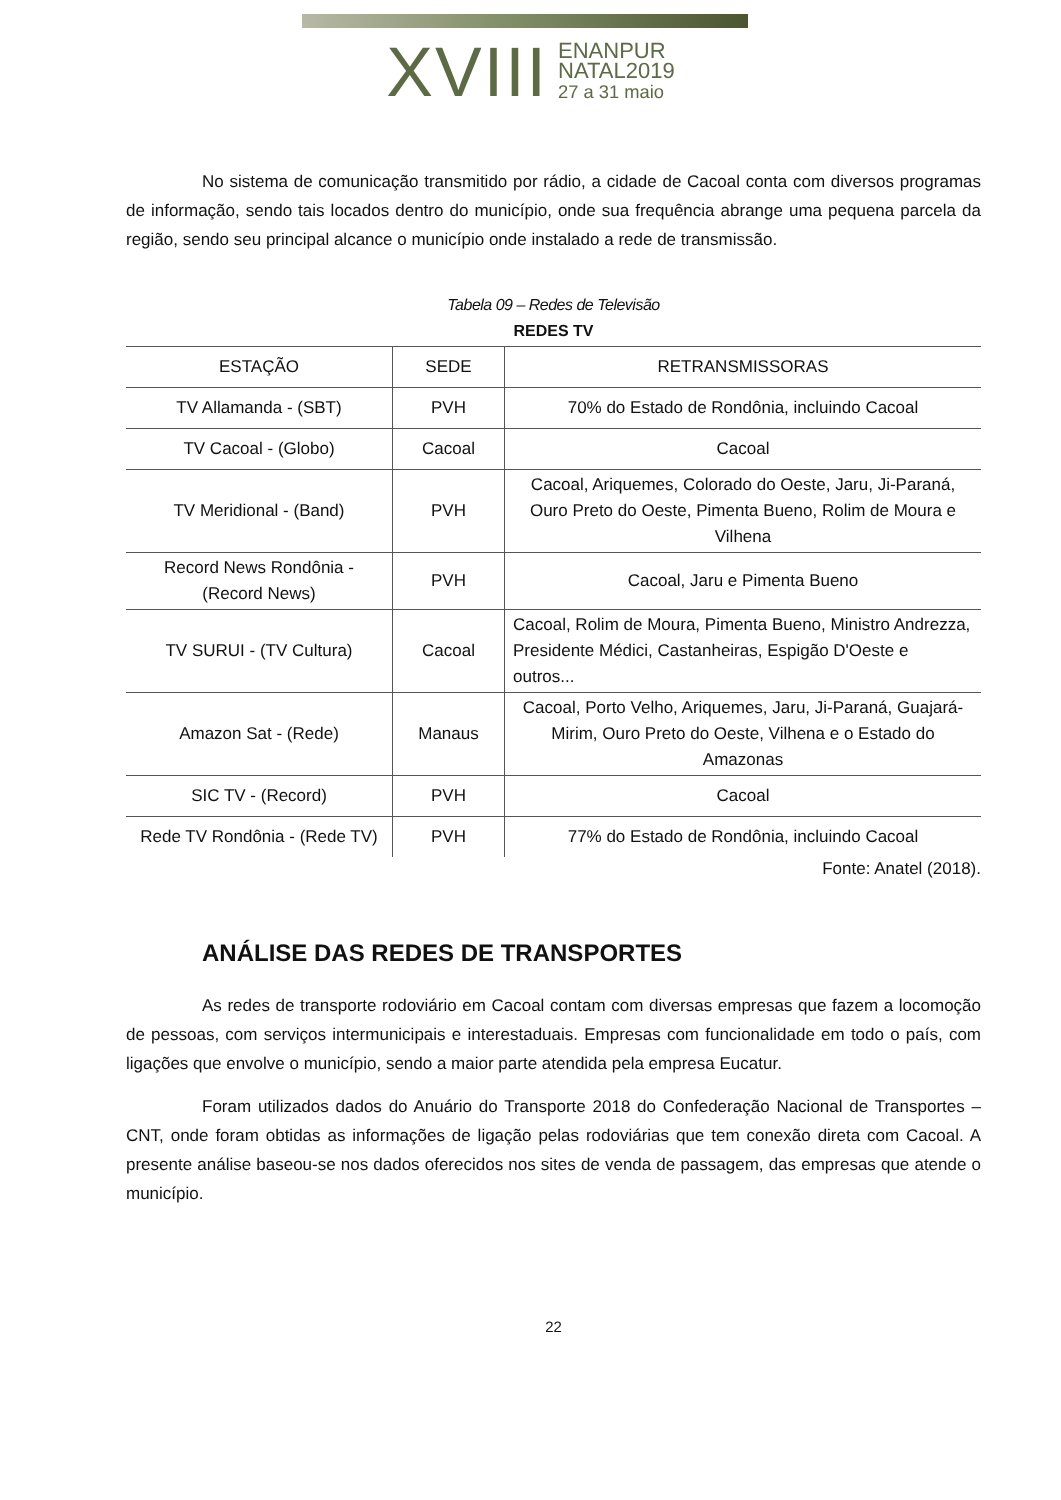XVIII ENANPUR
NATAL2019
27 a 31 maio
No sistema de comunicação transmitido por rádio, a cidade de Cacoal conta com diversos programas de informação, sendo tais locados dentro do município, onde sua frequência abrange uma pequena parcela da região, sendo seu principal alcance o município onde instalado a rede de transmissão.
Tabela 09 – Redes de Televisão
REDES TV
| ESTAÇÃO | SEDE | RETRANSMISSORAS |
| --- | --- | --- |
| TV Allamanda - (SBT) | PVH | 70% do Estado de Rondônia, incluindo Cacoal |
| TV Cacoal - (Globo) | Cacoal | Cacoal |
| TV Meridional - (Band) | PVH | Cacoal, Ariquemes, Colorado do Oeste, Jaru, Ji-Paraná, Ouro Preto do Oeste, Pimenta Bueno, Rolim de Moura e Vilhena |
| Record News Rondônia - (Record News) | PVH | Cacoal, Jaru e Pimenta Bueno |
| TV SURUI - (TV Cultura) | Cacoal | Cacoal, Rolim de Moura, Pimenta Bueno, Ministro Andrezza, Presidente Médici, Castanheiras, Espigão D'Oeste e outros... |
| Amazon Sat - (Rede) | Manaus | Cacoal, Porto Velho, Ariquemes, Jaru, Ji-Paraná, Guajará-Mirim, Ouro Preto do Oeste, Vilhena e o Estado do Amazonas |
| SIC TV - (Record) | PVH | Cacoal |
| Rede TV Rondônia - (Rede TV) | PVH | 77% do Estado de Rondônia, incluindo Cacoal |
Fonte: Anatel (2018).
ANÁLISE DAS REDES DE TRANSPORTES
As redes de transporte rodoviário em Cacoal contam com diversas empresas que fazem a locomoção de pessoas, com serviços intermunicipais e interestaduais. Empresas com funcionalidade em todo o país, com ligações que envolve o município, sendo a maior parte atendida pela empresa Eucatur.
Foram utilizados dados do Anuário do Transporte 2018 do Confederação Nacional de Transportes – CNT, onde foram obtidas as informações de ligação pelas rodoviárias que tem conexão direta com Cacoal. A presente análise baseou-se nos dados oferecidos nos sites de venda de passagem, das empresas que atende o município.
22